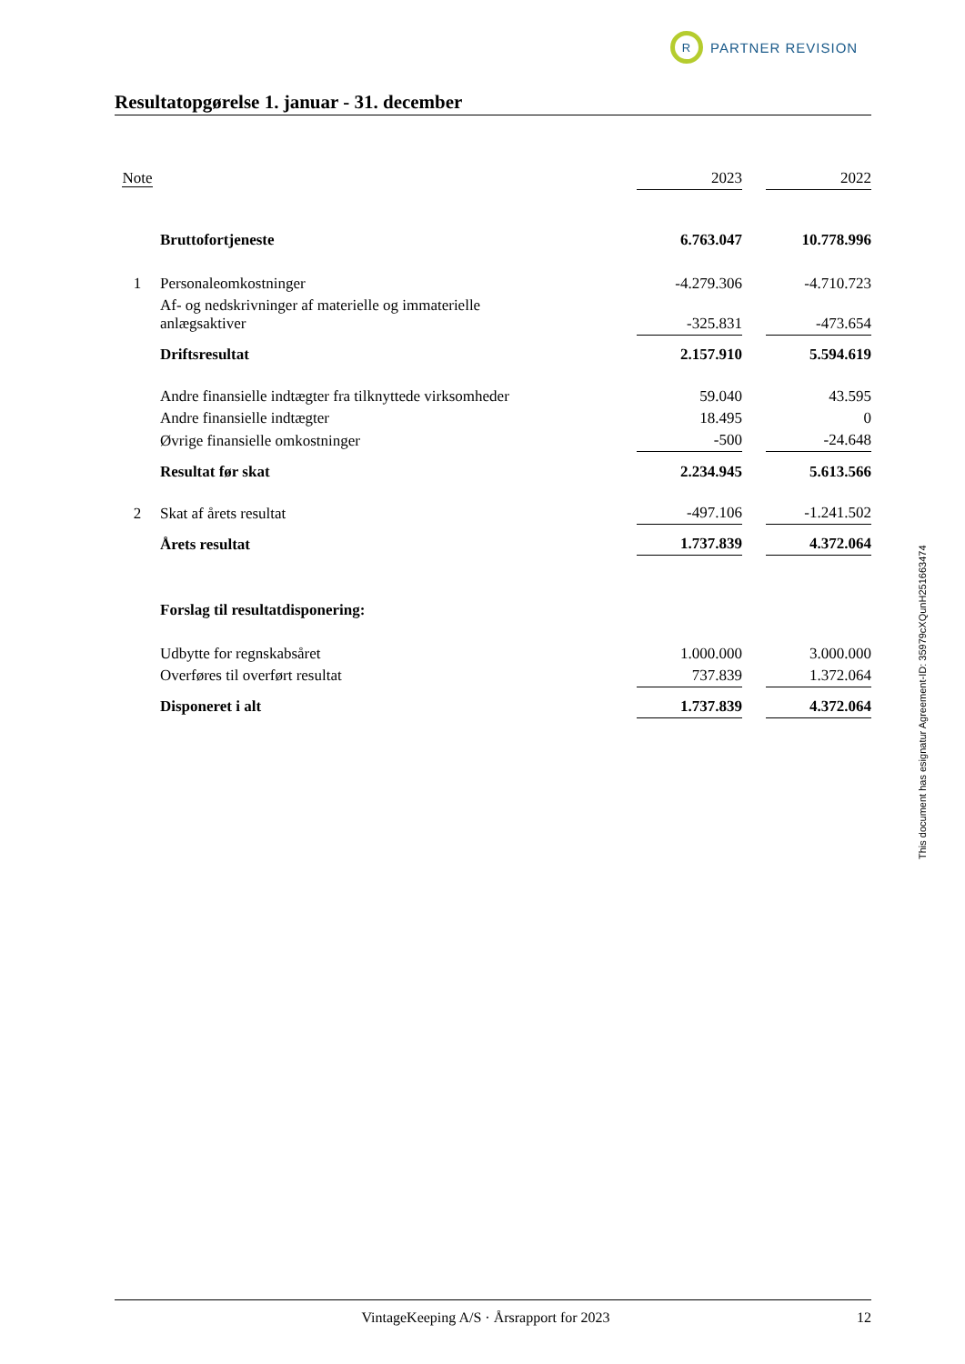R
PARTNER REVISION
Resultatopgørelse 1. januar - 31. december
| Note | | 2023 | | 2022 |
| --- | --- | --- | --- | --- |
| | Bruttofortjeneste | 6.763.047 | | 10.778.996 |
| 1 | Personaleomkostninger | -4.279.306 | | -4.710.723 |
| | Af- og nedskrivninger af materielle og immaterielle anlægsaktiver | -325.831 | | -473.654 |
| | Driftsresultat | 2.157.910 | | 5.594.619 |
| | Andre finansielle indtægter fra tilknyttede virksomheder | 59.040 | | 43.595 |
| | Andre finansielle indtægter | 18.495 | | 0 |
| | Øvrige finansielle omkostninger | -500 | | -24.648 |
| | Resultat før skat | 2.234.945 | | 5.613.566 |
| 2 | Skat af årets resultat | -497.106 | | -1.241.502 |
| | Årets resultat | 1.737.839 | | 4.372.064 |
| | Forslag til resultatdisponering: | | | |
| | Udbytte for regnskabsåret | 1.000.000 | | 3.000.000 |
| | Overføres til overført resultat | 737.839 | | 1.372.064 |
| | Disponeret i alt | 1.737.839 | | 4.372.064 |
This document has esignatur Agreement-ID: 35979cXQunH251663474
VintageKeeping A/S · Årsrapport for 2023 12